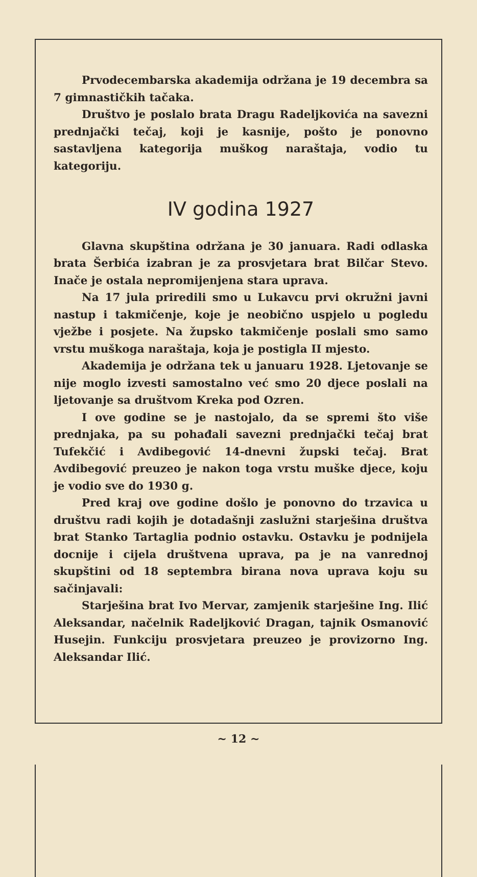Prvodecembarska akademija održana je 19 decembra sa 7 gimnastičkih tačaka.
Društvo je poslalo brata Dragu Radeljkovića na savezni prednjački tečaj, koji je kasnije, pošto je ponovno sastavljena kategorija muškog naraštaja, vodio tu kategoriju.
IV godina 1927
Glavna skupština održana je 30 januara. Radi odlaska brata Šerbića izabran je za prosvjetara brat Bilčar Stevo. Inače je ostala nepromijenjena stara uprava.
Na 17 jula priredili smo u Lukavcu prvi okružni javni nastup i takmičenje, koje je neobično uspjelo u pogledu vježbe i posjete. Na župsko takmičenje poslali smo samo vrstu muškoga naraštaja, koja je postigla II mjesto.
Akademija je održana tek u januaru 1928. Ljetovanje se nije moglo izvesti samostalno već smo 20 djece poslali na ljetovanje sa društvom Kreka pod Ozren.
I ove godine se je nastojalo, da se spremi što više prednjaka, pa su pohađali savezni prednjački tečaj brat Tufekčić i Avdibegović 14-dnevni župski tečaj. Brat Avdibegović preuzeo je nakon toga vrstu muške djece, koju je vodio sve do 1930 g.
Pred kraj ove godine došlo je ponovno do trzavica u društvu radi kojih je dotadašnji zaslužni starješina društva brat Stanko Tartaglia podnio ostavku. Ostavku je podnijela docnije i cijela društvena uprava, pa je na vanrednoj skupštini od 18 septembra birana nova uprava koju su sačinjavali:
Starješina brat Ivo Mervar, zamjenik starješine Ing. Ilić Aleksandar, načelnik Radeljković Dragan, tajnik Osmanović Husejin. Funkciju prosvjetara preuzeo je provizorno Ing. Aleksandar Ilić.
~ 12 ~